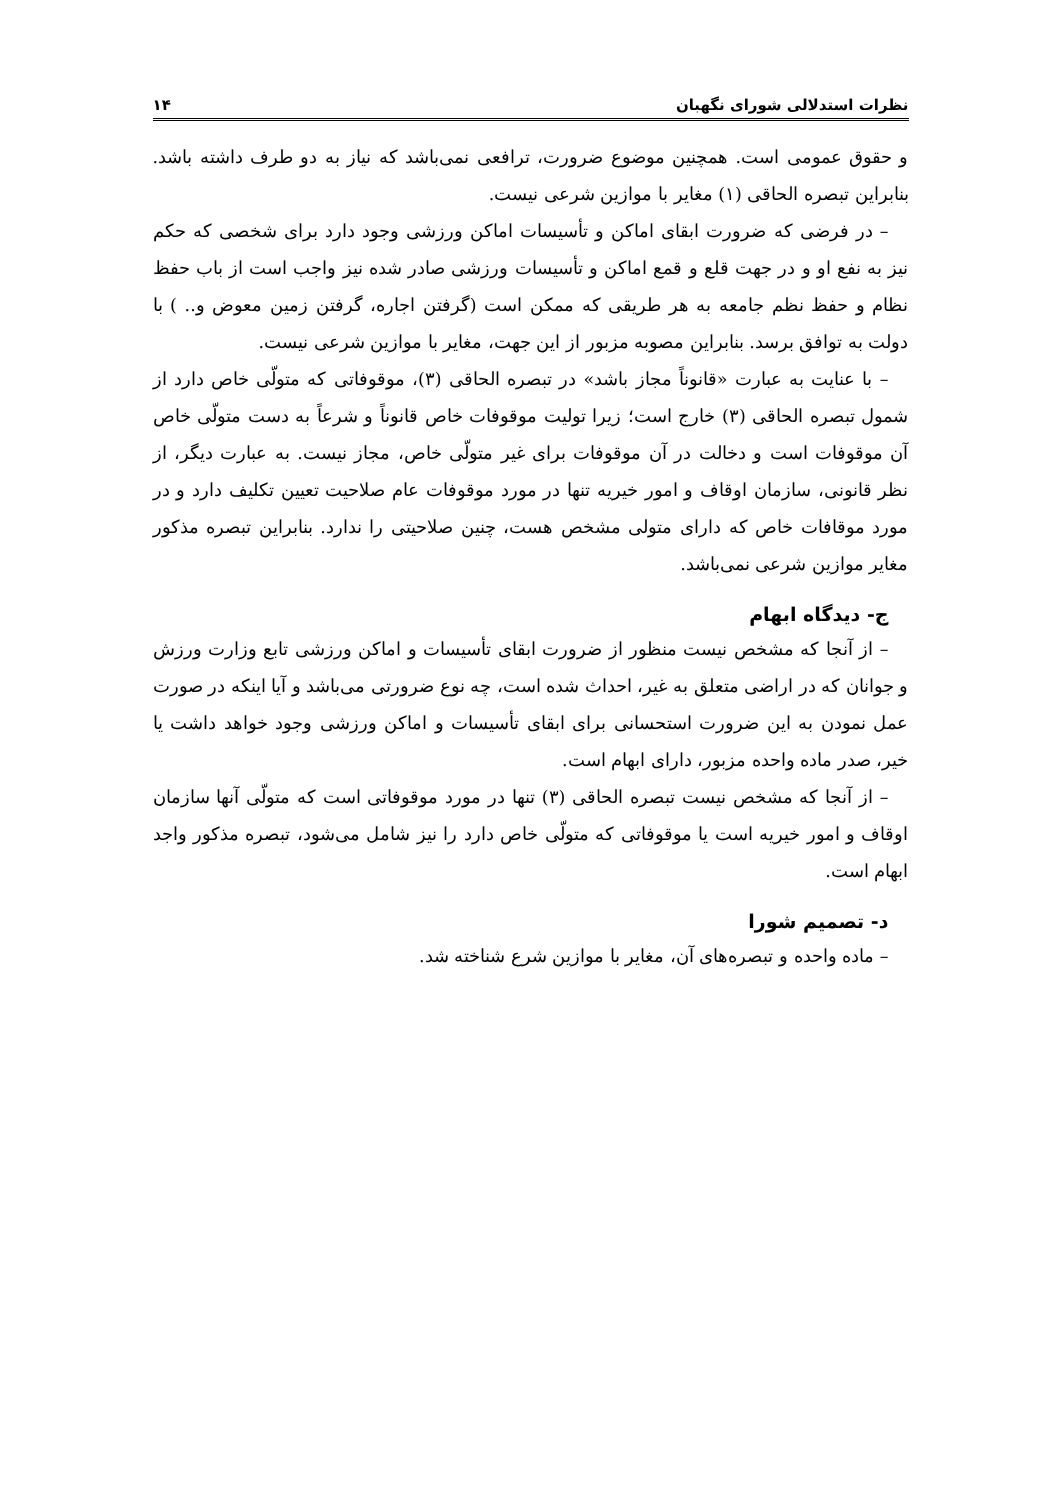نظرات استدلالی شورای نگهبان ۱۴
و حقوق عمومی است. همچنین موضوع ضرورت، ترافعی نمی‌باشد که نیاز به دو طرف داشته باشد. بنابراین تبصره الحاقی (۱) مغایر با موازین شرعی نیست.
– در فرضی که ضرورت ابقای اماکن و تأسیسات اماکن ورزشی وجود دارد برای شخصی که حکم نیز به نفع او و در جهت قلع و قمع اماکن و تأسیسات ورزشی صادر شده نیز واجب است از باب حفظ نظام و حفظ نظم جامعه به هر طریقی که ممکن است (گرفتن اجاره، گرفتن زمین معوض و.. ) با دولت به توافق برسد. بنابراین مصوبه مزبور از این جهت، مغایر با موازین شرعی نیست.
– با عنایت به عبارت «قانوناً مجاز باشد» در تبصره الحاقی (۳)، موقوفاتی که متولّی خاص دارد از شمول تبصره الحاقی (۳) خارج است؛ زیرا تولیت موقوفات خاص قانوناً و شرعاً به دست متولّی خاص آن موقوفات است و دخالت در آن موقوفات برای غیر متولّی خاص، مجاز نیست. به عبارت دیگر، از نظر قانونی، سازمان اوقاف و امور خیریه تنها در مورد موقوفات عام صلاحیت تعیین تکلیف دارد و در مورد موقافات خاص که دارای متولی مشخص هست، چنین صلاحیتی را ندارد. بنابراین تبصره مذکور مغایر موازین شرعی نمی‌باشد.
ج- دیدگاه ابهام
– از آنجا که مشخص نیست منظور از ضرورت ابقای تأسیسات و اماکن ورزشی تابع وزارت ورزش و جوانان که در اراضی متعلق به غیر، احداث شده است، چه نوع ضرورتی می‌باشد و آیا اینکه در صورت عمل نمودن به این ضرورت استحسانی برای ابقای تأسیسات و اماکن ورزشی وجود خواهد داشت یا خیر، صدر ماده واحده مزبور، دارای ابهام است.
– از آنجا که مشخص نیست تبصره الحاقی (۳) تنها در مورد موقوفاتی است که متولّی آنها سازمان اوقاف و امور خیریه است یا موقوفاتی که متولّی خاص دارد را نیز شامل می‌شود، تبصره مذکور واجد ابهام است.
د- تصمیم شورا
– ماده واحده و تبصره‌های آن، مغایر با موازین شرع شناخته شد.